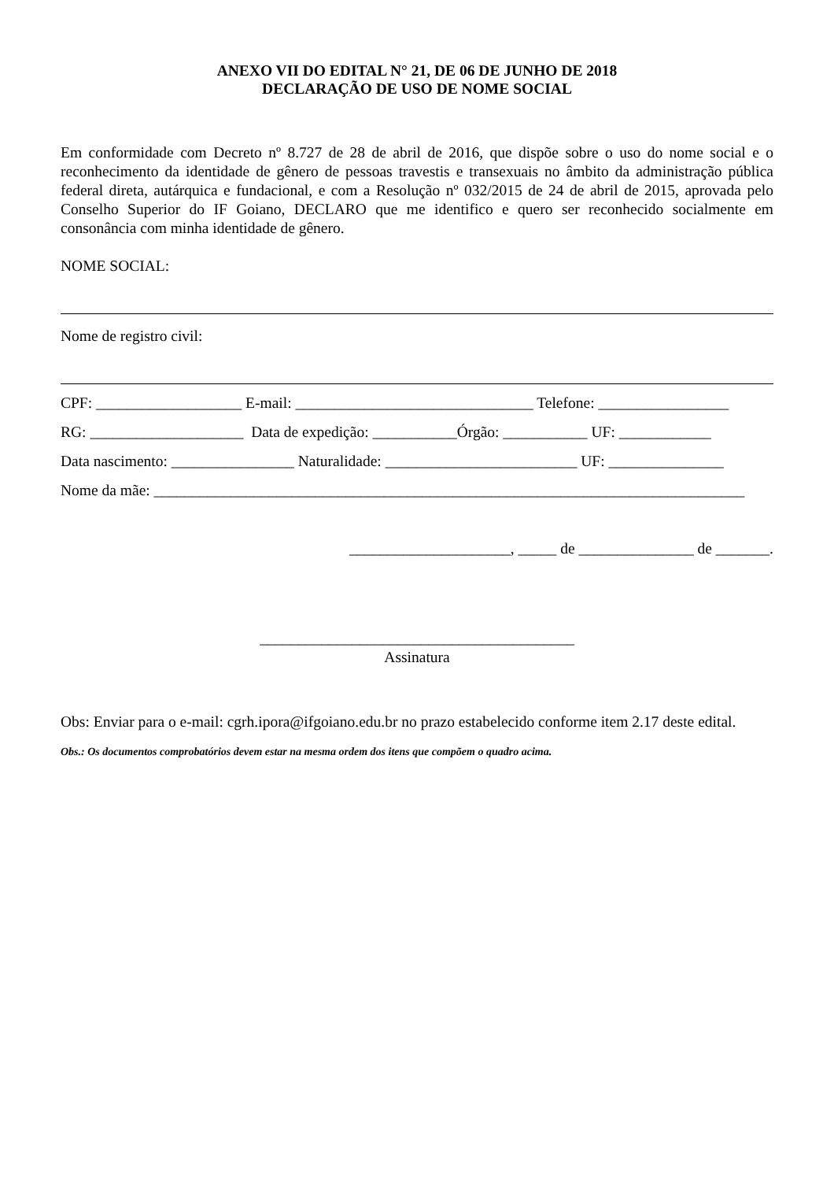ANEXO VII DO EDITAL N° 21, DE 06 DE JUNHO DE 2018
DECLARAÇÃO DE USO DE NOME SOCIAL
Em conformidade com Decreto nº 8.727 de 28 de abril de 2016, que dispõe sobre o uso do nome social e o reconhecimento da identidade de gênero de pessoas travestis e transexuais no âmbito da administração pública federal direta, autárquica e fundacional, e com a Resolução nº 032/2015 de 24 de abril de 2015, aprovada pelo Conselho Superior do IF Goiano, DECLARO que me identifico e quero ser reconhecido socialmente em consonância com minha identidade de gênero.
NOME SOCIAL:
Nome de registro civil:
CPF: ___________________ E-mail: _______________________________ Telefone: _________________
RG: ____________________ Data de expedição: ___________Órgão: ___________ UF: ____________
Data nascimento: ________________ Naturalidade: _________________________ UF: _______________
Nome da mãe: _____________________________________________________________________________
_____________________, _____ de _______________ de _______.
_________________________________________
Assinatura
Obs: Enviar para o e-mail: cgrh.ipora@ifgoiano.edu.br no prazo estabelecido conforme item 2.17 deste edital.
Obs.: Os documentos comprobatórios devem estar na mesma ordem dos itens que compõem o quadro acima.